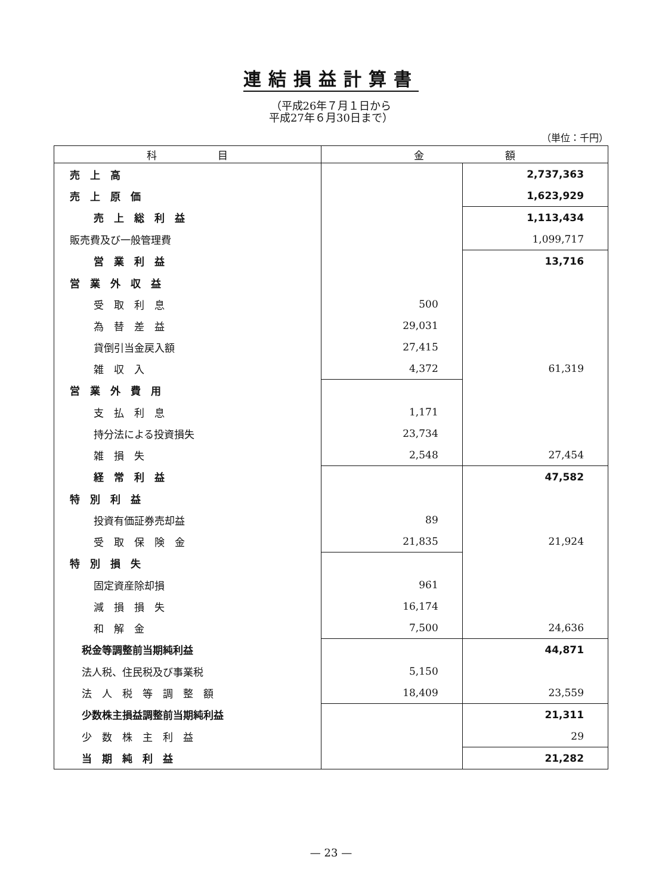連結損益計算書
（平成26年７月１日から
平成27年６月30日まで）
（単位：千円）
| 科 目 | 金 額 | |
| --- | --- | --- |
| 売 上 高 | | 2,737,363 |
| 売 上 原 価 | | 1,623,929 |
| 売 上 総 利 益 | | 1,113,434 |
| 販売費及び一般管理費 | | 1,099,717 |
| 営 業 利 益 | | 13,716 |
| 営 業 外 収 益 | | |
| 受 取 利 息 | 500 | |
| 為 替 差 益 | 29,031 | |
| 貸倒引当金戻入額 | 27,415 | |
| 雑 収 入 | 4,372 | 61,319 |
| 営 業 外 費 用 | | |
| 支 払 利 息 | 1,171 | |
| 持分法による投資損失 | 23,734 | |
| 雑 損 失 | 2,548 | 27,454 |
| 経 常 利 益 | | 47,582 |
| 特 別 利 益 | | |
| 投資有価証券売却益 | 89 | |
| 受 取 保 険 金 | 21,835 | 21,924 |
| 特 別 損 失 | | |
| 固定資産除却損 | 961 | |
| 減 損 損 失 | 16,174 | |
| 和 解 金 | 7,500 | 24,636 |
| 税金等調整前当期純利益 | | 44,871 |
| 法人税、住民税及び事業税 | 5,150 | |
| 法 人 税 等 調 整 額 | 18,409 | 23,559 |
| 少数株主損益調整前当期純利益 | | 21,311 |
| 少 数 株 主 利 益 | | 29 |
| 当 期 純 利 益 | | 21,282 |
— 23 —